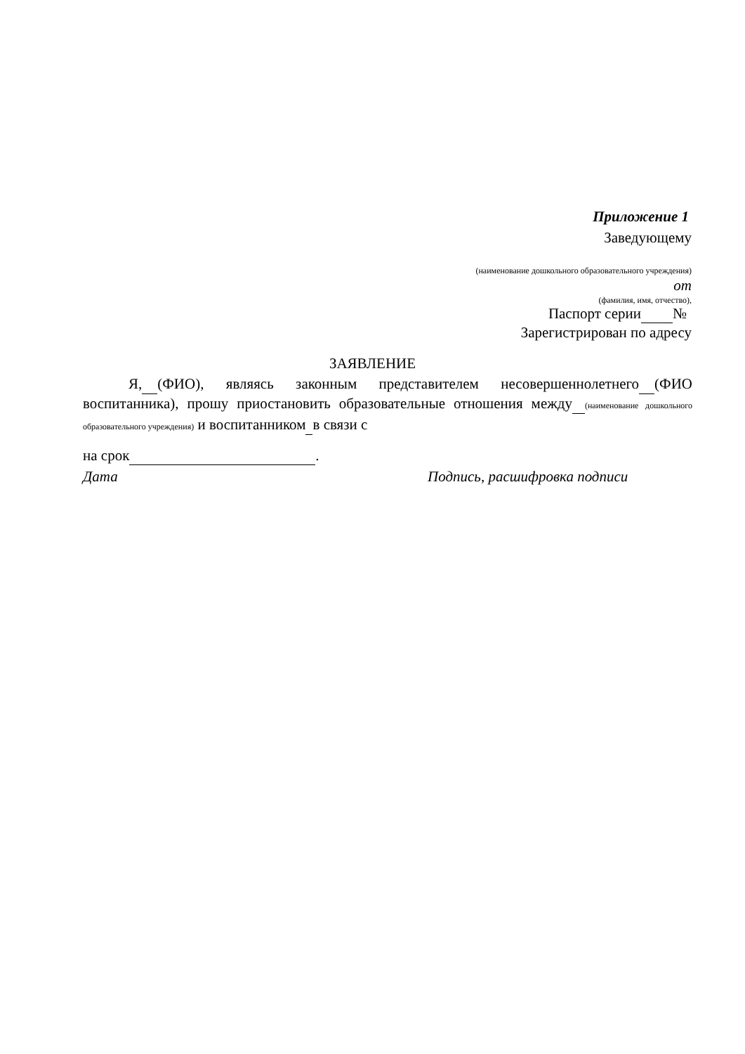Приложение 1
Заведующему
(наименование дошкольного образовательного учреждения)
от
(фамилия, имя, отчество),
Паспорт серии №
Зарегистрирован по адресу
ЗАЯВЛЕНИЕ
Я, (ФИО), являясь законным представителем несовершеннолетнего (ФИО воспитанника), прошу приостановить образовательные отношения между (наименование дошкольного образовательного учреждения) и воспитанником в связи с
на срок .
Дата Подпись, расшифровка подписи